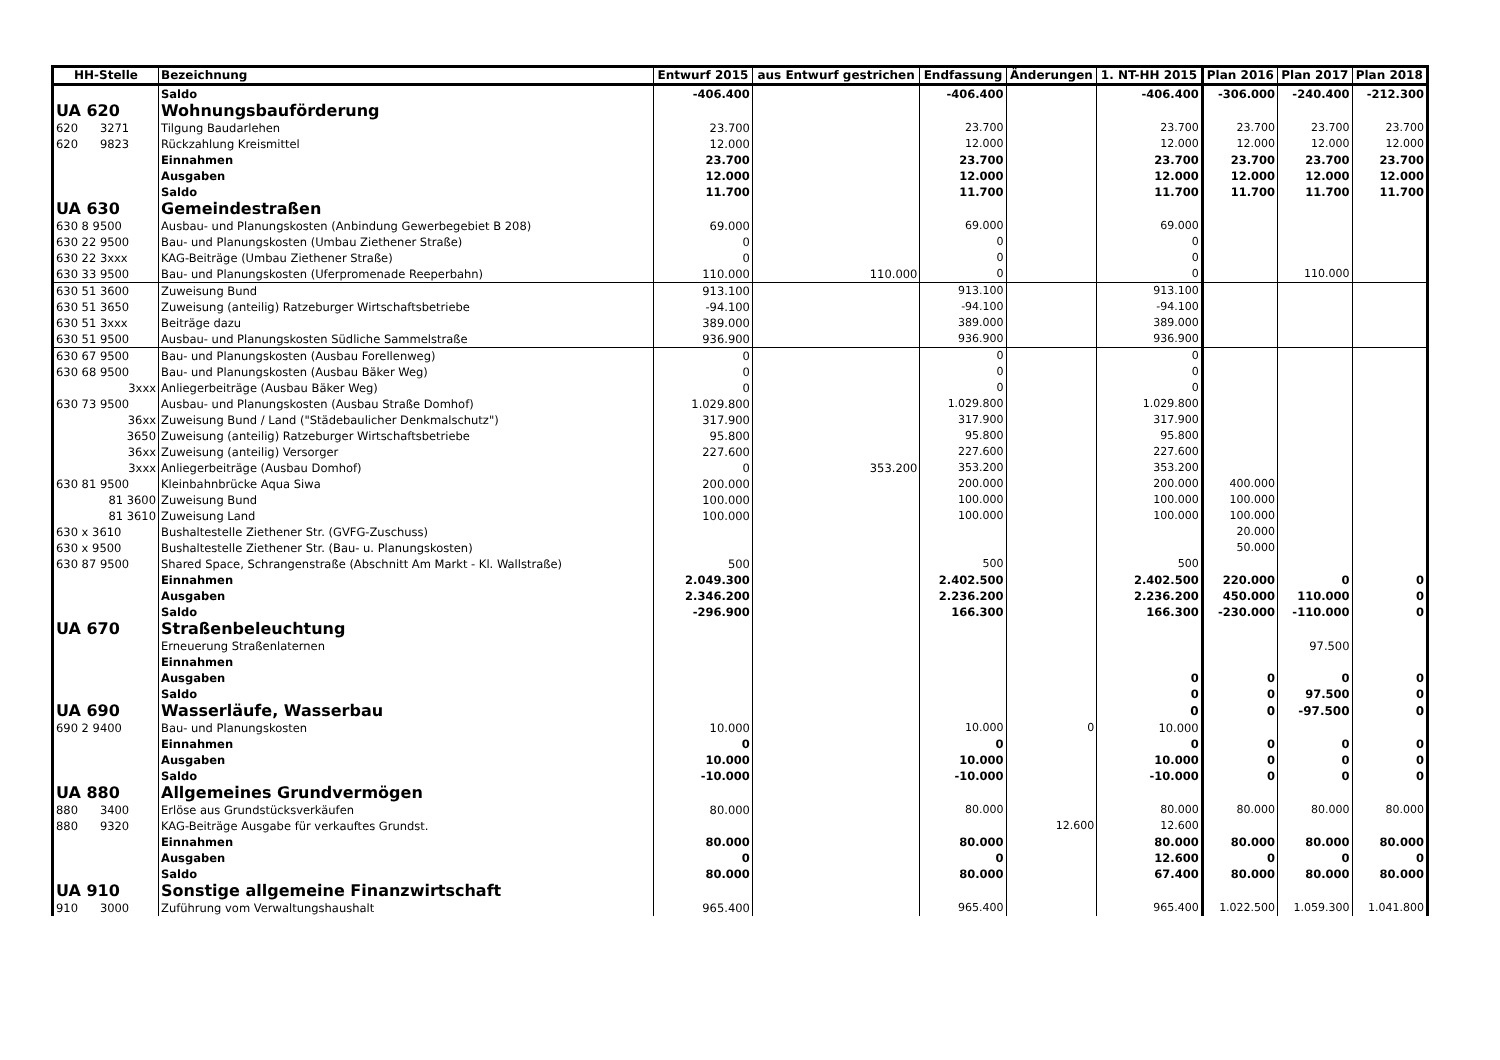| HH-Stelle | Bezeichnung | Entwurf 2015 | aus Entwurf gestrichen | Endfassung | Änderungen | 1. NT-HH 2015 | Plan 2016 | Plan 2017 | Plan 2018 |
| --- | --- | --- | --- | --- | --- | --- | --- | --- | --- |
| | Saldo | -406.400 | | -406.400 | | -406.400 | -306.000 | -240.400 | -212.300 |
| UA 620 | Wohnungsbauförderung | | | | | | | | |
| 620 3271 | Tilgung Baudarlehen | 23.700 | | 23.700 | | 23.700 | 23.700 | 23.700 | 23.700 |
| 620 9823 | Rückzahlung Kreismittel | 12.000 | | 12.000 | | 12.000 | 12.000 | 12.000 | 12.000 |
| | Einnahmen | 23.700 | | 23.700 | | 23.700 | 23.700 | 23.700 | 23.700 |
| | Ausgaben | 12.000 | | 12.000 | | 12.000 | 12.000 | 12.000 | 12.000 |
| | Saldo | 11.700 | | 11.700 | | 11.700 | 11.700 | 11.700 | 11.700 |
| UA 630 | Gemeindestraßen | | | | | | | | |
| 630 8 9500 | Ausbau- und Planungskosten (Anbindung Gewerbegebiet B 208) | 69.000 | | 69.000 | | 69.000 | | | |
| 630 22 9500 | Bau- und Planungskosten (Umbau Ziethener Straße) | 0 | | 0 | | 0 | | | |
| 630 22 3xxx | KAG-Beiträge (Umbau Ziethener Straße) | 0 | | 0 | | 0 | | | |
| 630 33 9500 | Bau- und Planungskosten (Uferpromenade Reeperbahn) | 110.000 | 110.000 | 0 | | 0 | | 110.000 | |
| 630 51 3600 | Zuweisung Bund | 913.100 | | 913.100 | | 913.100 | | | |
| 630 51 3650 | Zuweisung (anteilig) Ratzeburger Wirtschaftsbetriebe | -94.100 | | -94.100 | | -94.100 | | | |
| 630 51 3xxx | Beiträge dazu | 389.000 | | 389.000 | | 389.000 | | | |
| 630 51 9500 | Ausbau- und Planungskosten Südliche Sammelstraße | 936.900 | | 936.900 | | 936.900 | | | |
| 630 67 9500 | Bau- und Planungskosten (Ausbau Forellenweg) | 0 | | 0 | | 0 | | | |
| 630 68 9500 | Bau- und Planungskosten (Ausbau Bäker Weg) | 0 | | 0 | | 0 | | | |
| 3xxx | Anliegerbeiträge (Ausbau Bäker Weg) | 0 | | 0 | | 0 | | | |
| 630 73 9500 | Ausbau- und Planungskosten (Ausbau Straße Domhof) | 1.029.800 | | 1.029.800 | | 1.029.800 | | | |
| 36xx | Zuweisung Bund / Land ("Städebaulicher Denkmalschutz") | 317.900 | | 317.900 | | 317.900 | | | |
| 3650 | Zuweisung (anteilig) Ratzeburger Wirtschaftsbetriebe | 95.800 | | 95.800 | | 95.800 | | | |
| 36xx | Zuweisung (anteilig) Versorger | 227.600 | | 227.600 | | 227.600 | | | |
| 3xxx | Anliegerbeiträge (Ausbau Domhof) | 0 | 353.200 | 353.200 | | 353.200 | | | |
| 630 81 9500 | Kleinbahnbrücke Aqua Siwa | 200.000 | | 200.000 | | 200.000 | 400.000 | | |
| 81 3600 | Zuweisung Bund | 100.000 | | 100.000 | | 100.000 | 100.000 | | |
| 81 3610 | Zuweisung Land | 100.000 | | 100.000 | | 100.000 | 100.000 | | |
| 630 x 3610 | Bushaltestelle Ziethener Str. (GVFG-Zuschuss) | | | | | | 20.000 | | |
| 630 x 9500 | Bushaltestelle Ziethener Str. (Bau- u. Planungskosten) | | | | | | 50.000 | | |
| 630 87 9500 | Shared Space, Schrangenstraße (Abschnitt Am Markt - Kl. Wallstraße) | 500 | | 500 | | 500 | | | |
| | Einnahmen | 2.049.300 | | 2.402.500 | | 2.402.500 | 220.000 | 0 | 0 |
| | Ausgaben | 2.346.200 | | 2.236.200 | | 2.236.200 | 450.000 | 110.000 | 0 |
| | Saldo | -296.900 | | 166.300 | | 166.300 | -230.000 | -110.000 | 0 |
| UA 670 | Straßenbeleuchtung | | | | | | | | |
| | Erneuerung Straßenlaternen | | | | | | | 97.500 | |
| | Einnahmen | | | | | | | | |
| | Ausgaben | | | | | 0 | 0 | 0 | 0 |
| | Saldo | | | | | 0 | 0 | 97.500 | 0 |
| UA 690 | Wasserläufe, Wasserbau | | | | | 0 | 0 | -97.500 | 0 |
| 690 2 9400 | Bau- und Planungskosten | 10.000 | | 10.000 | 0 | 10.000 | | | |
| | Einnahmen | 0 | | 0 | | 0 | 0 | 0 | 0 |
| | Ausgaben | 10.000 | | 10.000 | | 10.000 | 0 | 0 | 0 |
| | Saldo | -10.000 | | -10.000 | | -10.000 | 0 | 0 | 0 |
| UA 880 | Allgemeines Grundvermögen | | | | | | | | |
| 880 3400 | Erlöse aus Grundstücksverkäufen | 80.000 | | 80.000 | | 80.000 | 80.000 | 80.000 | 80.000 |
| 880 9320 | KAG-Beiträge Ausgabe für verkauftes Grundst. | | | | 12.600 | 12.600 | | | |
| | Einnahmen | 80.000 | | 80.000 | | 80.000 | 80.000 | 80.000 | 80.000 |
| | Ausgaben | 0 | | 0 | | 12.600 | 0 | 0 | 0 |
| | Saldo | 80.000 | | 80.000 | | 67.400 | 80.000 | 80.000 | 80.000 |
| UA 910 | Sonstige allgemeine Finanzwirtschaft | | | | | | | | |
| 910 3000 | Zuführung vom Verwaltungshaushalt | 965.400 | | 965.400 | | 965.400 | 1.022.500 | 1.059.300 | 1.041.800 |